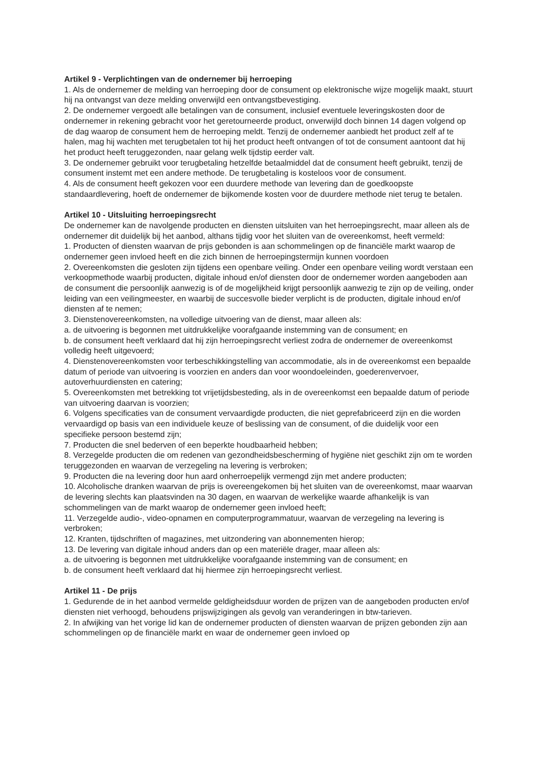Artikel 9 - Verplichtingen van de ondernemer bij herroeping
1. Als de ondernemer de melding van herroeping door de consument op elektronische wijze mogelijk maakt, stuurt hij na ontvangst van deze melding onverwijld een ontvangstbevestiging.
2. De ondernemer vergoedt alle betalingen van de consument, inclusief eventuele leveringskosten door de ondernemer in rekening gebracht voor het geretourneerde product, onverwijld doch binnen 14 dagen volgend op de dag waarop de consument hem de herroeping meldt. Tenzij de ondernemer aanbiedt het product zelf af te halen, mag hij wachten met terugbetalen tot hij het product heeft ontvangen of tot de consument aantoont dat hij het product heeft teruggezonden, naar gelang welk tijdstip eerder valt.
3. De ondernemer gebruikt voor terugbetaling hetzelfde betaalmiddel dat de consument heeft gebruikt, tenzij de consument instemt met een andere methode. De terugbetaling is kosteloos voor de consument.
4. Als de consument heeft gekozen voor een duurdere methode van levering dan de goedkoopste standaardlevering, hoeft de ondernemer de bijkomende kosten voor de duurdere methode niet terug te betalen.
Artikel 10 - Uitsluiting herroepingsrecht
De ondernemer kan de navolgende producten en diensten uitsluiten van het herroepingsrecht, maar alleen als de ondernemer dit duidelijk bij het aanbod, althans tijdig voor het sluiten van de overeenkomst, heeft vermeld:
1. Producten of diensten waarvan de prijs gebonden is aan schommelingen op de financiële markt waarop de ondernemer geen invloed heeft en die zich binnen de herroepingstermijn kunnen voordoen
2. Overeenkomsten die gesloten zijn tijdens een openbare veiling. Onder een openbare veiling wordt verstaan een verkoopmethode waarbij producten, digitale inhoud en/of diensten door de ondernemer worden aangeboden aan de consument die persoonlijk aanwezig is of de mogelijkheid krijgt persoonlijk aanwezig te zijn op de veiling, onder leiding van een veilingmeester, en waarbij de succesvolle bieder verplicht is de producten, digitale inhoud en/of diensten af te nemen;
3. Dienstenovereenkomsten, na volledige uitvoering van de dienst, maar alleen als:
a. de uitvoering is begonnen met uitdrukkelijke voorafgaande instemming van de consument; en
b. de consument heeft verklaard dat hij zijn herroepingsrecht verliest zodra de ondernemer de overeenkomst volledig heeft uitgevoerd;
4. Dienstenovereenkomsten voor terbeschikkingstelling van accommodatie, als in de overeenkomst een bepaalde datum of periode van uitvoering is voorzien en anders dan voor woondoeleinden, goederenvervoer, autoverhuurdiensten en catering;
5. Overeenkomsten met betrekking tot vrijetijdsbesteding, als in de overeenkomst een bepaalde datum of periode van uitvoering daarvan is voorzien;
6. Volgens specificaties van de consument vervaardigde producten, die niet geprefabriceerd zijn en die worden vervaardigd op basis van een individuele keuze of beslissing van de consument, of die duidelijk voor een specifieke persoon bestemd zijn;
7. Producten die snel bederven of een beperkte houdbaarheid hebben;
8. Verzegelde producten die om redenen van gezondheidsbescherming of hygiëne niet geschikt zijn om te worden teruggezonden en waarvan de verzegeling na levering is verbroken;
9. Producten die na levering door hun aard onherroepelijk vermengd zijn met andere producten;
10. Alcoholische dranken waarvan de prijs is overeengekomen bij het sluiten van de overeenkomst, maar waarvan de levering slechts kan plaatsvinden na 30 dagen, en waarvan de werkelijke waarde afhankelijk is van schommelingen van de markt waarop de ondernemer geen invloed heeft;
11. Verzegelde audio-, video-opnamen en computerprogrammatuur, waarvan de verzegeling na levering is verbroken;
12. Kranten, tijdschriften of magazines, met uitzondering van abonnementen hierop;
13. De levering van digitale inhoud anders dan op een materiële drager, maar alleen als:
a. de uitvoering is begonnen met uitdrukkelijke voorafgaande instemming van de consument; en
b. de consument heeft verklaard dat hij hiermee zijn herroepingsrecht verliest.
Artikel 11 - De prijs
1. Gedurende de in het aanbod vermelde geldigheidsduur worden de prijzen van de aangeboden producten en/of diensten niet verhoogd, behoudens prijswijzigingen als gevolg van veranderingen in btw-tarieven.
2. In afwijking van het vorige lid kan de ondernemer producten of diensten waarvan de prijzen gebonden zijn aan schommelingen op de financiële markt en waar de ondernemer geen invloed op